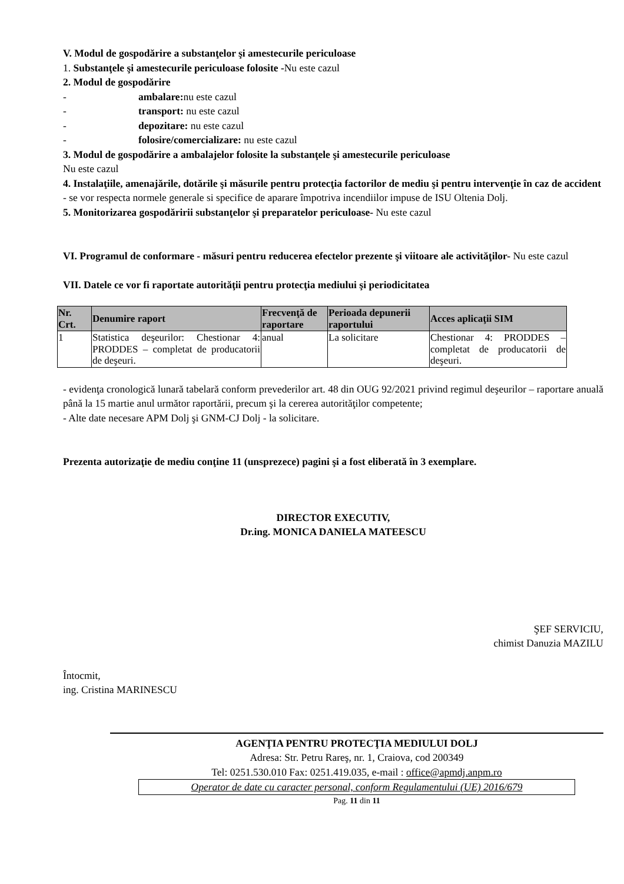V. Modul de gospodărire a substanţelor şi amestecurile periculoase
1. Substanţele şi amestecurile periculoase folosite -Nu este cazul
2. Modul de gospodărire
- ambalare: nu este cazul
- transport: nu este cazul
- depozitare: nu este cazul
- folosire/comercializare: nu este cazul
3. Modul de gospodărire a ambalajelor folosite la substanţele şi amestecurile periculoase
Nu este cazul
4. Instalaţiile, amenajările, dotările şi măsurile pentru protecţia factorilor de mediu şi pentru intervenţie în caz de accident
- se vor respecta normele generale si specifice de aparare împotriva incendiilor impuse de ISU Oltenia Dolj.
5. Monitorizarea gospodăririi substanţelor şi preparatelor periculoase- Nu este cazul
VI. Programul de conformare - măsuri pentru reducerea efectelor prezente şi viitoare ale activităţilor- Nu este cazul
VII. Datele ce vor fi raportate autorităţii pentru protecţia mediului şi periodicitatea
| Nr. Crt. | Denumire raport | Frecvenţă de raportare | Perioada depunerii raportului | Acces aplicaţii SIM |
| --- | --- | --- | --- | --- |
| 1 | Statistica deşeurilor: Chestionar 4: PRODDES – completat de producatorii de deşeuri. | anual | La solicitare | Chestionar 4: PRODDES – completat de producatorii de deşeuri. |
- evidenţa cronologică lunară tabelară conform prevederilor art. 48 din OUG 92/2021 privind regimul deşeurilor – raportare anuală până la 15 martie anul următor raportării, precum şi la cererea autorităţilor competente;
- Alte date necesare APM Dolj şi GNM-CJ Dolj - la solicitare.
Prezenta autorizaţie de mediu conţine 11 (unsprezece) pagini şi a fost eliberată în 3 exemplare.
DIRECTOR EXECUTIV,
Dr.ing. MONICA DANIELA MATEESCU
ŞEF SERVICIU,
chimist Danuzia MAZILU
Întocmit,
ing. Cristina MARINESCU
AGENŢIA PENTRU PROTECŢIA MEDIULUI DOLJ
Adresa: Str. Petru Rareş, nr. 1, Craiova, cod 200349
Tel: 0251.530.010 Fax: 0251.419.035, e-mail : office@apmdj.anpm.ro
Operator de date cu caracter personal, conform Regulamentului (UE) 2016/679
Pag. 11 din 11